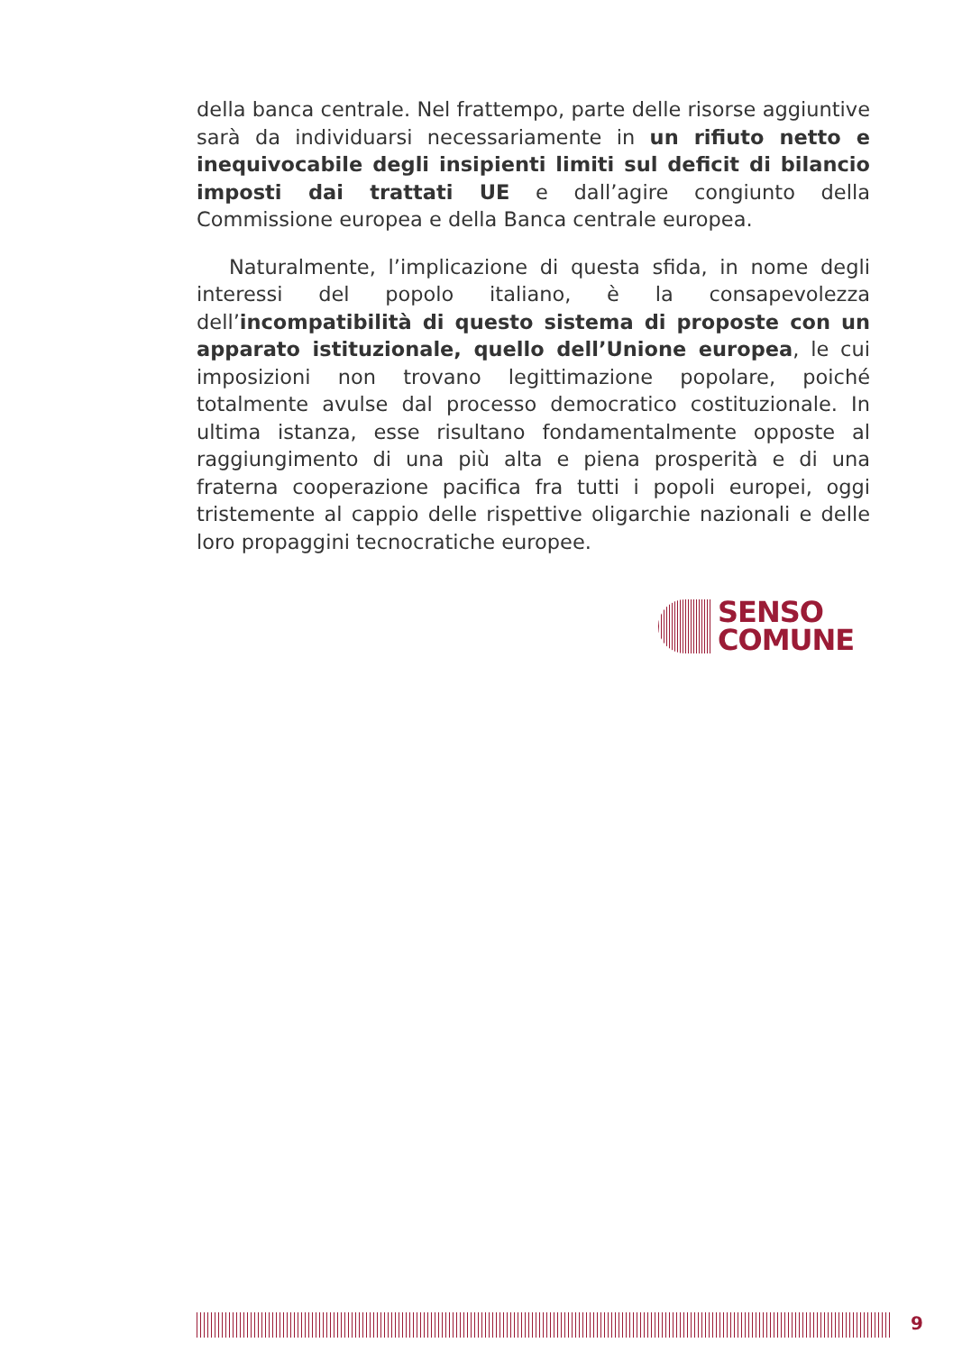della banca centrale. Nel frattempo, parte delle risorse aggiuntive sarà da individuarsi necessariamente in un rifiuto netto e inequivocabile degli insipienti limiti sul deficit di bilancio imposti dai trattati UE e dall’agire congiunto della Commissione europea e della Banca centrale europea.
Naturalmente, l’implicazione di questa sfida, in nome degli interessi del popolo italiano, è la consapevolezza dell’incompatibilità di questo sistema di proposte con un apparato istituzionale, quello dell’Unione europea, le cui imposizioni non trovano legittimazione popolare, poiché totalmente avulse dal processo democratico costituzionale. In ultima istanza, esse risultano fondamentalmente opposte al raggiungimento di una più alta e piena prosperità e di una fraterna cooperazione pacifica fra tutti i popoli europei, oggi tristemente al cappio delle rispettive oligarchie nazionali e delle loro propaggini tecnocratiche europee.
SENSO
COMUNE
9